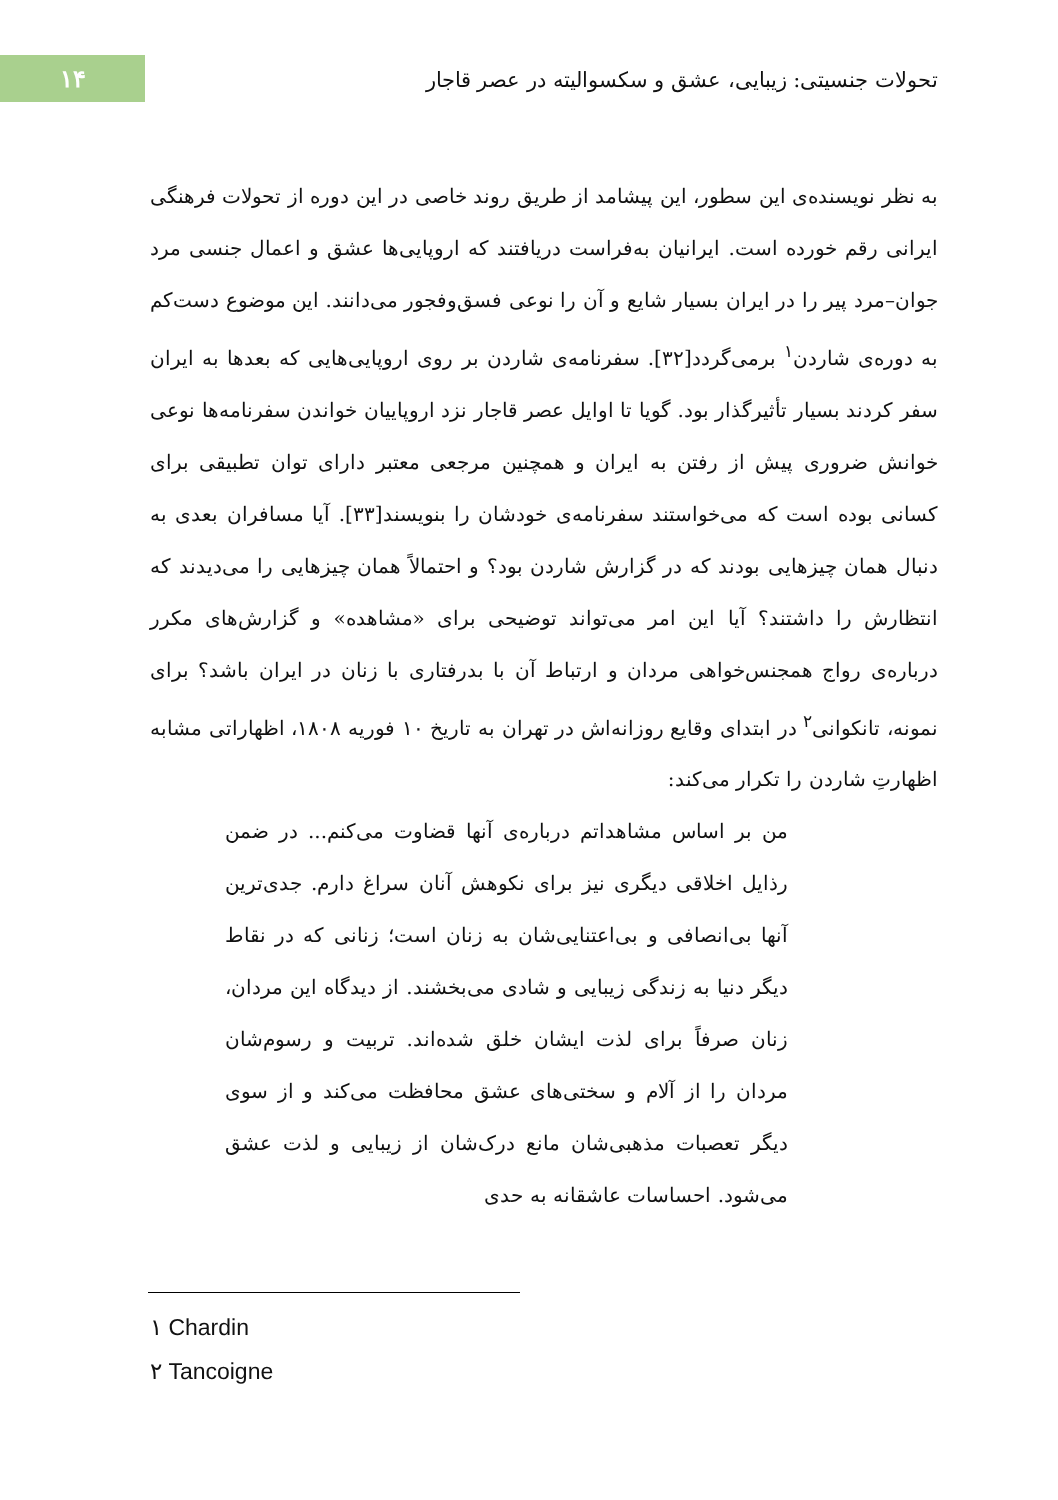۱۴
تحولات جنسیتی: زیبایی، عشق و سکسوالیته در عصر قاجار
به نظر نویسنده‌ی این سطور، این پیشامد از طریق روند خاصی در این دوره از تحولات فرهنگی ایرانی رقم خورده است. ایرانیان به‌فراست دریافتند که اروپایی‌ها عشق و اعمال جنسی مرد جوان–مرد پیر را در ایران بسیار شایع و آن را نوعی فسق‌وفجور می‌دانند. این موضوع دست‌کم به دوره‌ی شاردن<sup>۱</sup> برمی‌گردد[۳۲]. سفرنامه‌ی شاردن بر روی اروپایی‌هایی که بعدها به ایران سفر کردند بسیار تأثیرگذار بود. گویا تا اوایل عصر قاجار نزد اروپاییان خواندن سفرنامه‌ها نوعی خوانش ضروری پیش از رفتن به ایران و همچنین مرجعی معتبر دارای توان تطبیقی برای کسانی بوده است که می‌خواستند سفرنامه‌ی خودشان را بنویسند[۳۳]. آیا مسافران بعدی به دنبال همان چیزهایی بودند که در گزارش شاردن بود؟ و احتمالاً همان چیزهایی را می‌دیدند که انتظارش را داشتند؟ آیا این امر می‌تواند توضیحی برای «مشاهده» و گزارش‌های مکرر درباره‌ی رواج همجنس‌خواهی مردان و ارتباط آن با بدرفتاری با زنان در ایران باشد؟ برای نمونه، تانکوانی<sup>۲</sup> در ابتدای وقایع روزانه‌اش در تهران به تاریخ ۱۰ فوریه ۱۸۰۸، اظهاراتی مشابه اظهارتِ شاردن را تکرار می‌کند:
من بر اساس مشاهداتم درباره‌ی آنها قضاوت می‌کنم... در ضمن رذایل اخلاقی دیگری نیز برای نکوهش آنان سراغ دارم. جدی‌ترین آنها بی‌انصافی و بی‌اعتنایی‌شان به زنان است؛ زنانی که در نقاط دیگر دنیا به زندگی زیبایی و شادی می‌بخشند. از دیدگاه این مردان، زنان صرفاً برای لذت ایشان خلق شده‌اند. تربیت و رسوم‌شان مردان را از آلام و سختی‌های عشق محافظت می‌کند و از سوی دیگر تعصبات مذهبی‌شان مانع درک‌شان از زیبایی و لذت عشق می‌شود. احساسات عاشقانه به حدی
۱ Chardin
۲ Tancoigne